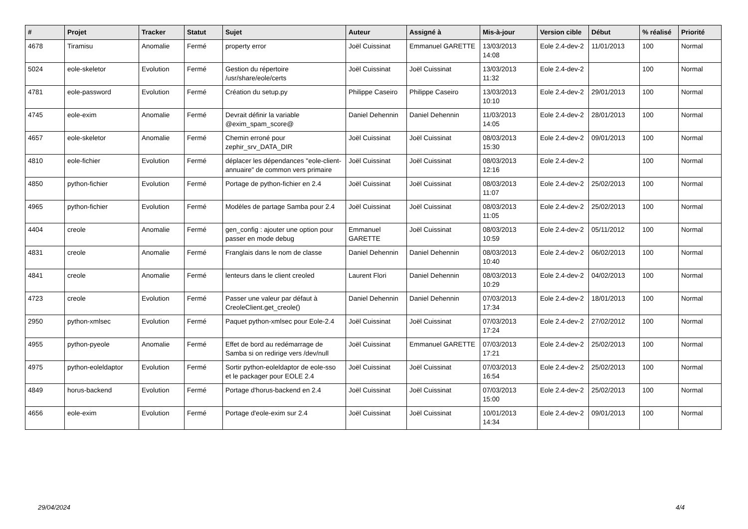| # | Projet | Tracker | Statut | Sujet | Auteur | Assigné à | Mis-à-jour | Version cible | Début | % réalisé | Priorité |
| --- | --- | --- | --- | --- | --- | --- | --- | --- | --- | --- | --- |
| 4678 | Tiramisu | Anomalie | Fermé | property error | Joël Cuissinat | Emmanuel GARETTE | 13/03/2013 14:08 | Eole 2.4-dev-2 | 11/01/2013 | 100 | Normal |
| 5024 | eole-skeletor | Evolution | Fermé | Gestion du répertoire /usr/share/eole/certs | Joël Cuissinat | Joël Cuissinat | 13/03/2013 11:32 | Eole 2.4-dev-2 | | 100 | Normal |
| 4781 | eole-password | Evolution | Fermé | Création du setup.py | Philippe Caseiro | Philippe Caseiro | 13/03/2013 10:10 | Eole 2.4-dev-2 | 29/01/2013 | 100 | Normal |
| 4745 | eole-exim | Anomalie | Fermé | Devrait définir la variable @exim_spam_score@ | Daniel Dehennin | Daniel Dehennin | 11/03/2013 14:05 | Eole 2.4-dev-2 | 28/01/2013 | 100 | Normal |
| 4657 | eole-skeletor | Anomalie | Fermé | Chemin erroné pour zephir_srv_DATA_DIR | Joël Cuissinat | Joël Cuissinat | 08/03/2013 15:30 | Eole 2.4-dev-2 | 09/01/2013 | 100 | Normal |
| 4810 | eole-fichier | Evolution | Fermé | déplacer les dépendances "eole-client-annuaire" de common vers primaire | Joël Cuissinat | Joël Cuissinat | 08/03/2013 12:16 | Eole 2.4-dev-2 | | 100 | Normal |
| 4850 | python-fichier | Evolution | Fermé | Portage de python-fichier en 2.4 | Joël Cuissinat | Joël Cuissinat | 08/03/2013 11:07 | Eole 2.4-dev-2 | 25/02/2013 | 100 | Normal |
| 4965 | python-fichier | Evolution | Fermé | Modèles de partage Samba pour 2.4 | Joël Cuissinat | Joël Cuissinat | 08/03/2013 11:05 | Eole 2.4-dev-2 | 25/02/2013 | 100 | Normal |
| 4404 | creole | Anomalie | Fermé | gen_config : ajouter une option pour passer en mode debug | Emmanuel GARETTE | Joël Cuissinat | 08/03/2013 10:59 | Eole 2.4-dev-2 | 05/11/2012 | 100 | Normal |
| 4831 | creole | Anomalie | Fermé | Franglais dans le nom de classe | Daniel Dehennin | Daniel Dehennin | 08/03/2013 10:40 | Eole 2.4-dev-2 | 06/02/2013 | 100 | Normal |
| 4841 | creole | Anomalie | Fermé | lenteurs dans le client creoled | Laurent Flori | Daniel Dehennin | 08/03/2013 10:29 | Eole 2.4-dev-2 | 04/02/2013 | 100 | Normal |
| 4723 | creole | Evolution | Fermé | Passer une valeur par défaut à CreoleClient.get_creole() | Daniel Dehennin | Daniel Dehennin | 07/03/2013 17:34 | Eole 2.4-dev-2 | 18/01/2013 | 100 | Normal |
| 2950 | python-xmlsec | Evolution | Fermé | Paquet python-xmlsec pour Eole-2.4 | Joël Cuissinat | Joël Cuissinat | 07/03/2013 17:24 | Eole 2.4-dev-2 | 27/02/2012 | 100 | Normal |
| 4955 | python-pyeole | Anomalie | Fermé | Effet de bord au redémarrage de Samba si on redirige vers /dev/null | Joël Cuissinat | Emmanuel GARETTE | 07/03/2013 17:21 | Eole 2.4-dev-2 | 25/02/2013 | 100 | Normal |
| 4975 | python-eoleldaptor | Evolution | Fermé | Sortir python-eoleldaptor de eole-sso et le packager pour EOLE 2.4 | Joël Cuissinat | Joël Cuissinat | 07/03/2013 16:54 | Eole 2.4-dev-2 | 25/02/2013 | 100 | Normal |
| 4849 | horus-backend | Evolution | Fermé | Portage d'horus-backend en 2.4 | Joël Cuissinat | Joël Cuissinat | 07/03/2013 15:00 | Eole 2.4-dev-2 | 25/02/2013 | 100 | Normal |
| 4656 | eole-exim | Evolution | Fermé | Portage d'eole-exim sur 2.4 | Joël Cuissinat | Joël Cuissinat | 10/01/2013 14:34 | Eole 2.4-dev-2 | 09/01/2013 | 100 | Normal |
29/04/2024 4/4